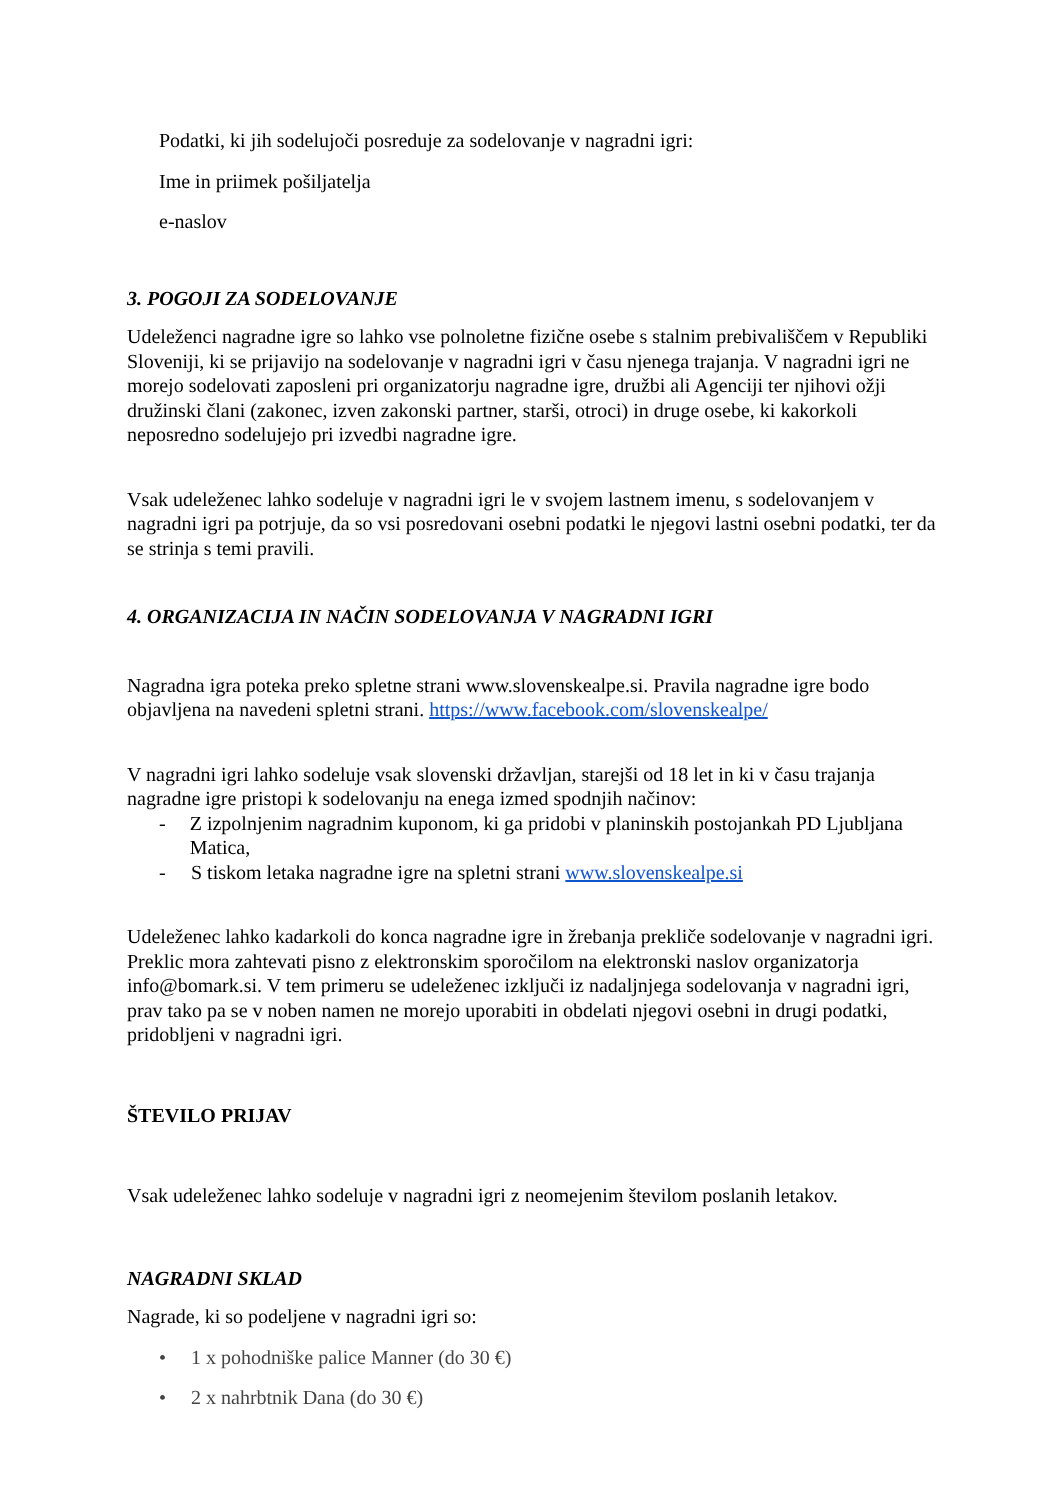Podatki, ki jih sodelujoči posreduje za sodelovanje v nagradni igri:
Ime in priimek pošiljatelja
e-naslov
3. POGOJI ZA SODELOVANJE
Udeleženci nagradne igre so lahko vse polnoletne fizične osebe s stalnim prebivališčem v Republiki Sloveniji, ki se prijavijo na sodelovanje v nagradni igri v času njenega trajanja. V nagradni igri ne morejo sodelovati zaposleni pri organizatorju nagradne igre, družbi ali Agenciji ter njihovi ožji družinski člani (zakonec, izven zakonski partner, starši, otroci) in druge osebe, ki kakorkoli neposredno sodelujejo pri izvedbi nagradne igre.
Vsak udeleženec lahko sodeluje v nagradni igri le v svojem lastnem imenu, s sodelovanjem v nagradni igri pa potrjuje, da so vsi posredovani osebni podatki le njegovi lastni osebni podatki, ter da se strinja s temi pravili.
4. ORGANIZACIJA IN NAČIN SODELOVANJA V NAGRADNI IGRI
Nagradna igra poteka preko spletne strani www.slovenskealpe.si. Pravila nagradne igre bodo objavljena na navedeni spletni strani. https://www.facebook.com/slovenskealpe/
V nagradni igri lahko sodeluje vsak slovenski državljan, starejši od 18 let in ki v času trajanja nagradne igre pristopi k sodelovanju na enega izmed spodnjih načinov:
- Z izpolnjenim nagradnim kuponom, ki ga pridobi v planinskih postojankah PD Ljubljana Matica,
- S tiskom letaka nagradne igre na spletni strani www.slovenskealpe.si
Udeleženec lahko kadarkoli do konca nagradne igre in žrebanja prekliče sodelovanje v nagradni igri. Preklic mora zahtevati pisno z elektronskim sporočilom na elektronski naslov organizatorja info@bomark.si. V tem primeru se udeleženec izključi iz nadaljnjega sodelovanja v nagradni igri, prav tako pa se v noben namen ne morejo uporabiti in obdelati njegovi osebni in drugi podatki, pridobljeni v nagradni igri.
ŠTEVILO PRIJAV
Vsak udeleženec lahko sodeluje v nagradni igri z neomejenim številom poslanih letakov.
NAGRADNI SKLAD
Nagrade, ki so podeljene v nagradni igri so:
• 1 x pohodniške palice Manner (do 30 €)
• 2 x nahrbtnik Dana (do 30 €)